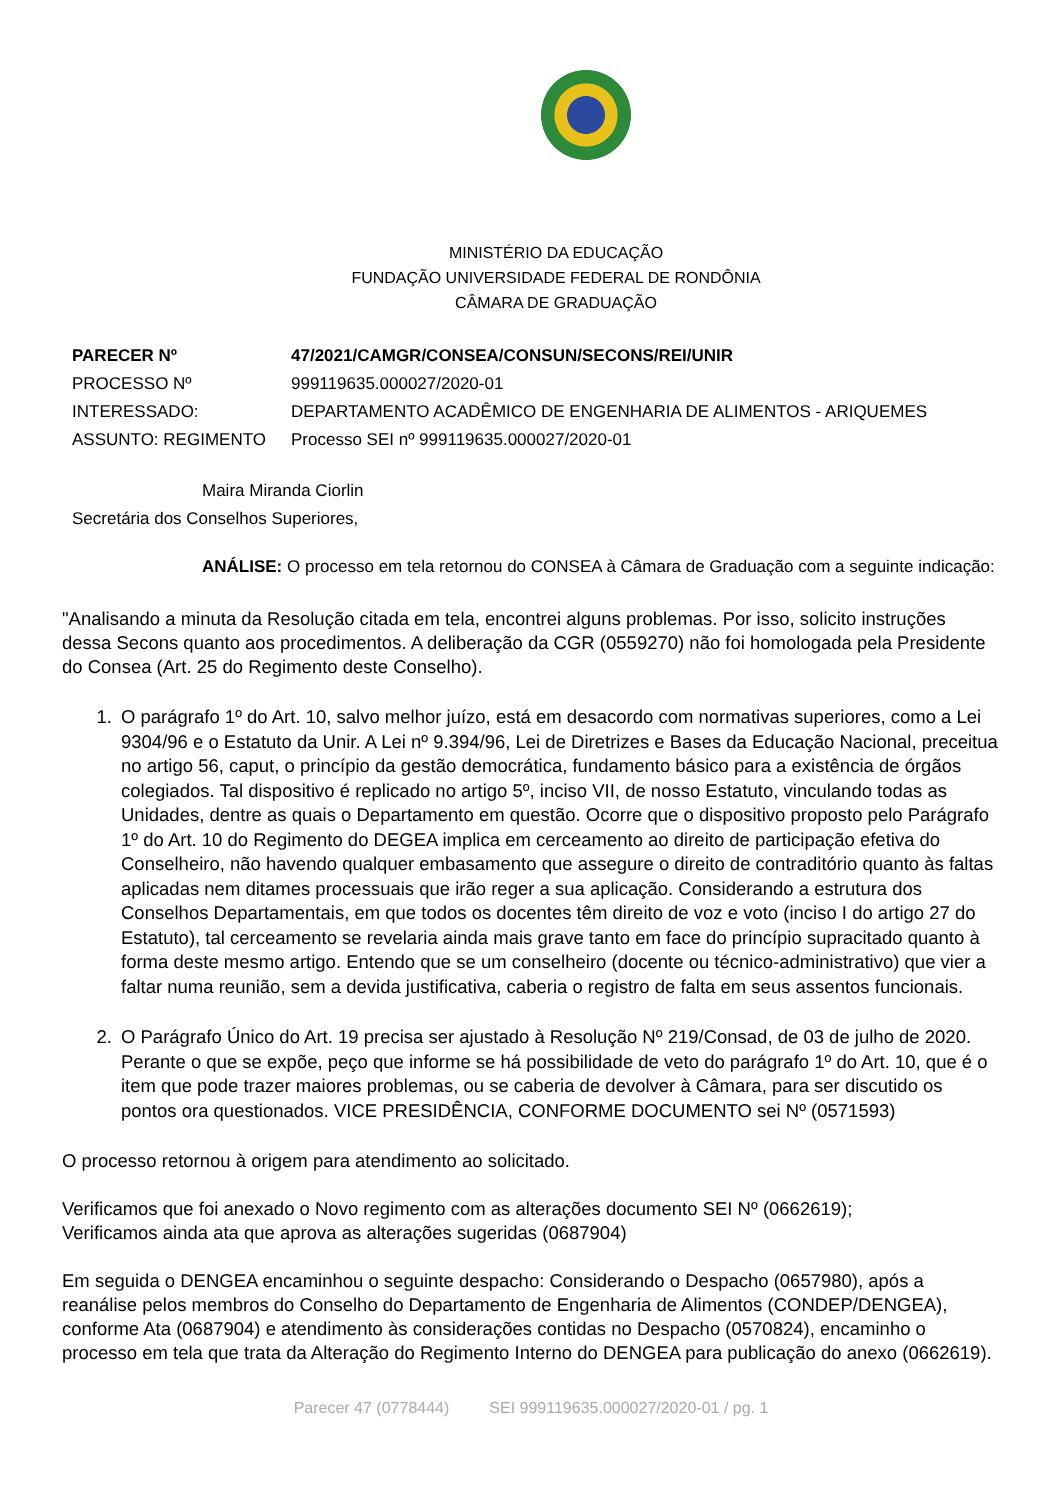MINISTÉRIO DA EDUCAÇÃO
FUNDAÇÃO UNIVERSIDADE FEDERAL DE RONDÔNIA
CÂMARA DE GRADUAÇÃO
| PARECER Nº | 47/2021/CAMGR/CONSEA/CONSUN/SECONS/REI/UNIR |
| PROCESSO Nº | 999119635.000027/2020-01 |
| INTERESSADO: | DEPARTAMENTO ACADÊMICO DE ENGENHARIA DE ALIMENTOS - ARIQUEMES |
| ASSUNTO: REGIMENTO | Processo SEI nº 999119635.000027/2020-01 |
Maira Miranda Ciorlin
Secretária dos Conselhos Superiores,
ANÁLISE: O processo em tela retornou do CONSEA à Câmara de Graduação com a seguinte indicação:
"Analisando a minuta da Resolução citada em tela, encontrei alguns problemas. Por isso, solicito instruções dessa Secons quanto aos procedimentos. A deliberação da CGR (0559270) não foi homologada pela Presidente do Consea (Art. 25 do Regimento deste Conselho).
1. O parágrafo 1º do Art. 10, salvo melhor juízo, está em desacordo com normativas superiores, como a Lei 9304/96 e o Estatuto da Unir. A Lei nº 9.394/96, Lei de Diretrizes e Bases da Educação Nacional, preceitua no artigo 56, caput, o princípio da gestão democrática, fundamento básico para a existência de órgãos colegiados. Tal dispositivo é replicado no artigo 5º, inciso VII, de nosso Estatuto, vinculando todas as Unidades, dentre as quais o Departamento em questão. Ocorre que o dispositivo proposto pelo Parágrafo 1º do Art. 10 do Regimento do DEGEA implica em cerceamento ao direito de participação efetiva do Conselheiro, não havendo qualquer embasamento que assegure o direito de contraditório quanto às faltas aplicadas nem ditames processuais que irão reger a sua aplicação. Considerando a estrutura dos Conselhos Departamentais, em que todos os docentes têm direito de voz e voto (inciso I do artigo 27 do Estatuto), tal cerceamento se revelaria ainda mais grave tanto em face do princípio supracitado quanto à forma deste mesmo artigo. Entendo que se um conselheiro (docente ou técnico-administrativo) que vier a faltar numa reunião, sem a devida justificativa, caberia o registro de falta em seus assentos funcionais.
2. O Parágrafo Único do Art. 19 precisa ser ajustado à Resolução Nº 219/Consad, de 03 de julho de 2020. Perante o que se expõe, peço que informe se há possibilidade de veto do parágrafo 1º do Art. 10, que é o item que pode trazer maiores problemas, ou se caberia de devolver à Câmara, para ser discutido os pontos ora questionados. VICE PRESIDÊNCIA, CONFORME DOCUMENTO sei Nº (0571593)
O processo retornou à origem para atendimento ao solicitado.
Verificamos que foi anexado o Novo regimento com as alterações documento SEI Nº (0662619);
Verificamos ainda ata que aprova as alterações sugeridas (0687904)
Em seguida o DENGEA encaminhou o seguinte despacho: Considerando o Despacho (0657980), após a reanálise pelos membros do Conselho do Departamento de Engenharia de Alimentos (CONDEP/DENGEA), conforme Ata (0687904) e atendimento às considerações contidas no Despacho (0570824), encaminho o processo em tela que trata da Alteração do Regimento Interno do DENGEA para publicação do anexo (0662619).
Parecer 47 (0778444) SEI 999119635.000027/2020-01 / pg. 1